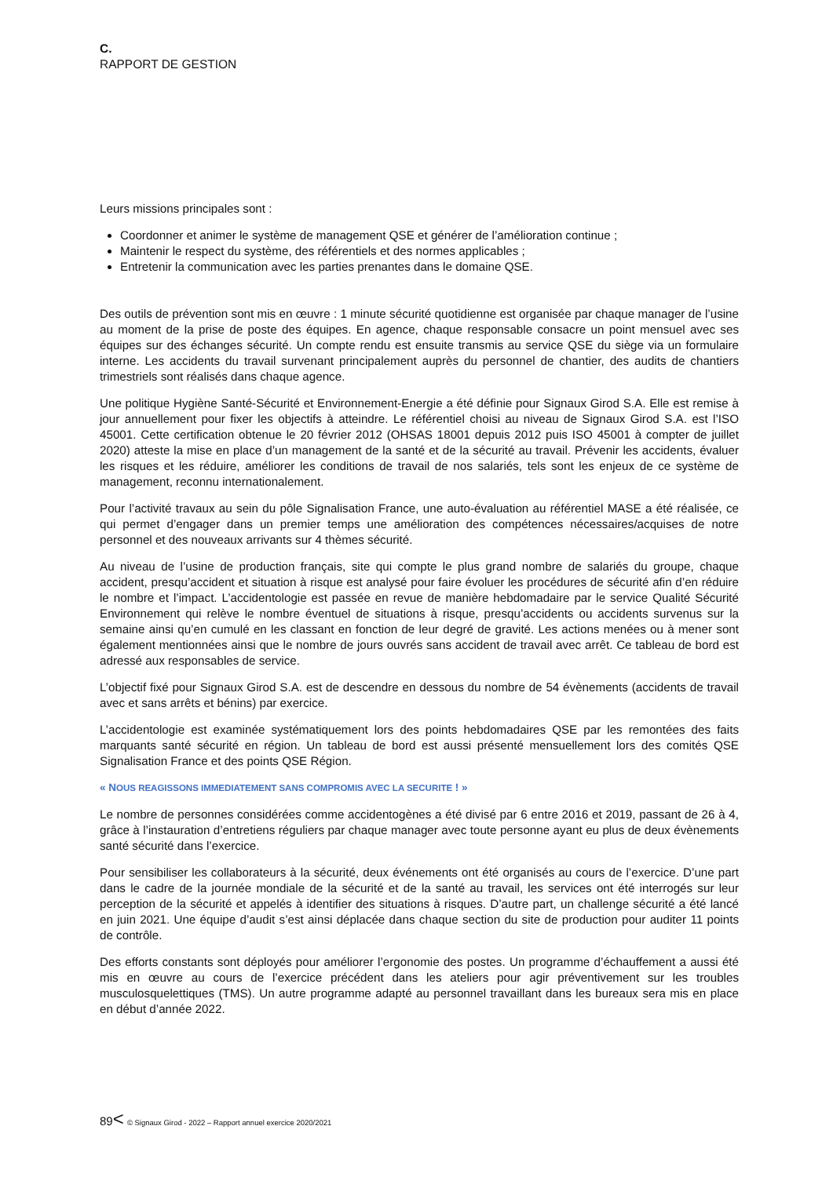C.
RAPPORT DE GESTION
Leurs missions principales sont :
Coordonner et animer le système de management QSE et générer de l’amélioration continue ;
Maintenir le respect du système, des référentiels et des normes applicables ;
Entretenir la communication avec les parties prenantes dans le domaine QSE.
Des outils de prévention sont mis en œuvre : 1 minute sécurité quotidienne est organisée par chaque manager de l’usine au moment de la prise de poste des équipes. En agence, chaque responsable consacre un point mensuel avec ses équipes sur des échanges sécurité. Un compte rendu est ensuite transmis au service QSE du siège via un formulaire interne. Les accidents du travail survenant principalement auprès du personnel de chantier, des audits de chantiers trimestriels sont réalisés dans chaque agence.
Une politique Hygiène Santé-Sécurité et Environnement-Energie a été définie pour Signaux Girod S.A. Elle est remise à jour annuellement pour fixer les objectifs à atteindre. Le référentiel choisi au niveau de Signaux Girod S.A. est l’ISO 45001. Cette certification obtenue le 20 février 2012 (OHSAS 18001 depuis 2012 puis ISO 45001 à compter de juillet 2020) atteste la mise en place d’un management de la santé et de la sécurité au travail. Prévenir les accidents, évaluer les risques et les réduire, améliorer les conditions de travail de nos salariés, tels sont les enjeux de ce système de management, reconnu internationalement.
Pour l’activité travaux au sein du pôle Signalisation France, une auto-évaluation au référentiel MASE a été réalisée, ce qui permet d’engager dans un premier temps une amélioration des compétences nécessaires/acquises de notre personnel et des nouveaux arrivants sur 4 thèmes sécurité.
Au niveau de l’usine de production français, site qui compte le plus grand nombre de salariés du groupe, chaque accident, presqu’accident et situation à risque est analysé pour faire évoluer les procédures de sécurité afin d’en réduire le nombre et l’impact. L’accidentologie est passée en revue de manière hebdomadaire par le service Qualité Sécurité Environnement qui relève le nombre éventuel de situations à risque, presqu’accidents ou accidents survenus sur la semaine ainsi qu’en cumulé en les classant en fonction de leur degré de gravité. Les actions menées ou à mener sont également mentionnées ainsi que le nombre de jours ouvrés sans accident de travail avec arrêt. Ce tableau de bord est adressé aux responsables de service.
L’objectif fixé pour Signaux Girod S.A. est de descendre en dessous du nombre de 54 évènements (accidents de travail avec et sans arrêts et bénins) par exercice.
L’accidentologie est examinée systématiquement lors des points hebdomadaires QSE par les remontées des faits marquants santé sécurité en région. Un tableau de bord est aussi présenté mensuellement lors des comités QSE Signalisation France et des points QSE Région.
« NOUS REAGISSONS IMMEDIATEMENT SANS COMPROMIS AVEC LA SECURITE ! »
Le nombre de personnes considérées comme accidentogènes a été divisé par 6 entre 2016 et 2019, passant de 26 à 4, grâce à l’instauration d’entretiens réguliers par chaque manager avec toute personne ayant eu plus de deux évènements santé sécurité dans l’exercice.
Pour sensibiliser les collaborateurs à la sécurité, deux événements ont été organisés au cours de l’exercice. D’une part dans le cadre de la journée mondiale de la sécurité et de la santé au travail, les services ont été interrogés sur leur perception de la sécurité et appelés à identifier des situations à risques. D’autre part, un challenge sécurité a été lancé en juin 2021. Une équipe d’audit s’est ainsi déplacée dans chaque section du site de production pour auditer 11 points de contrôle.
Des efforts constants sont déployés pour améliorer l’ergonomie des postes. Un programme d’échauffement a aussi été mis en œuvre au cours de l’exercice précédent dans les ateliers pour agir préventivement sur les troubles musculosquelettiques (TMS). Un autre programme adapté au personnel travaillant dans les bureaux sera mis en place en début d’année 2022.
89< © Signaux Girod - 2022 – Rapport annuel exercice 2020/2021